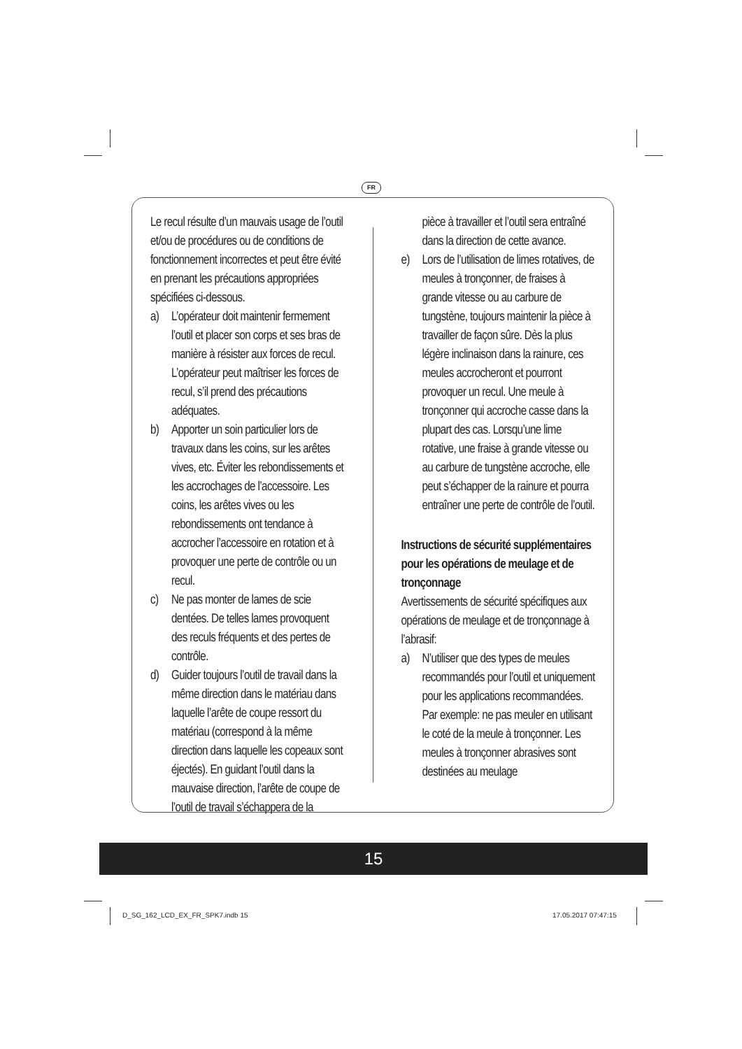FR
Le recul résulte d’un mauvais usage de l’outil et/ou de procédures ou de conditions de fonctionnement incorrectes et peut être évité en prenant les précautions appropriées spécifiées ci-dessous.
a) L’opérateur doit maintenir fermement l’outil et placer son corps et ses bras de manière à résister aux forces de recul. L’opérateur peut maîtriser les forces de recul, s’il prend des précautions adéquates.
b) Apporter un soin particulier lors de travaux dans les coins, sur les arêtes vives, etc. Éviter les rebondissements et les accrochages de l’accessoire. Les coins, les arêtes vives ou les rebondissements ont tendance à accrocher l’accessoire en rotation et à provoquer une perte de contrôle ou un recul.
c) Ne pas monter de lames de scie dentées. De telles lames provoquent des reculs fréquents et des pertes de contrôle.
d) Guider toujours l’outil de travail dans la même direction dans le matériau dans laquelle l’arête de coupe ressort du matériau (correspond à la même direction dans laquelle les copeaux sont éjectés). En guidant l’outil dans la mauvaise direction, l’arête de coupe de l’outil de travail s’échappera de la
pièce à travailler et l’outil sera entraîné dans la direction de cette avance.
e) Lors de l’utilisation de limes rotatives, de meules à tronçonner, de fraises à grande vitesse ou au carbure de tungstène, toujours maintenir la pièce à travailler de façon sûre. Dès la plus légère inclinaison dans la rainure, ces meules accrocheront et pourront provoquer un recul. Une meule à tronçonner qui accroche casse dans la plupart des cas. Lorsqu’une lime rotative, une fraise à grande vitesse ou au carbure de tungstène accroche, elle peut s’échapper de la rainure et pourra entraîner une perte de contrôle de l’outil.
Instructions de sécurité supplémentaires pour les opérations de meulage et de tronçonnage
Avertissements de sécurité spécifiques aux opérations de meulage et de tronçonnage à l’abrasif:
a) N’utiliser que des types de meules recommandés pour l’outil et uniquement pour les applications recommandées. Par exemple: ne pas meuler en utilisant le coté de la meule à tronçonner. Les meules à tronçonner abrasives sont destinées au meulage
15
D_SG_162_LCD_EX_FR_SPK7.indb 15
17.05.2017 07:47:15